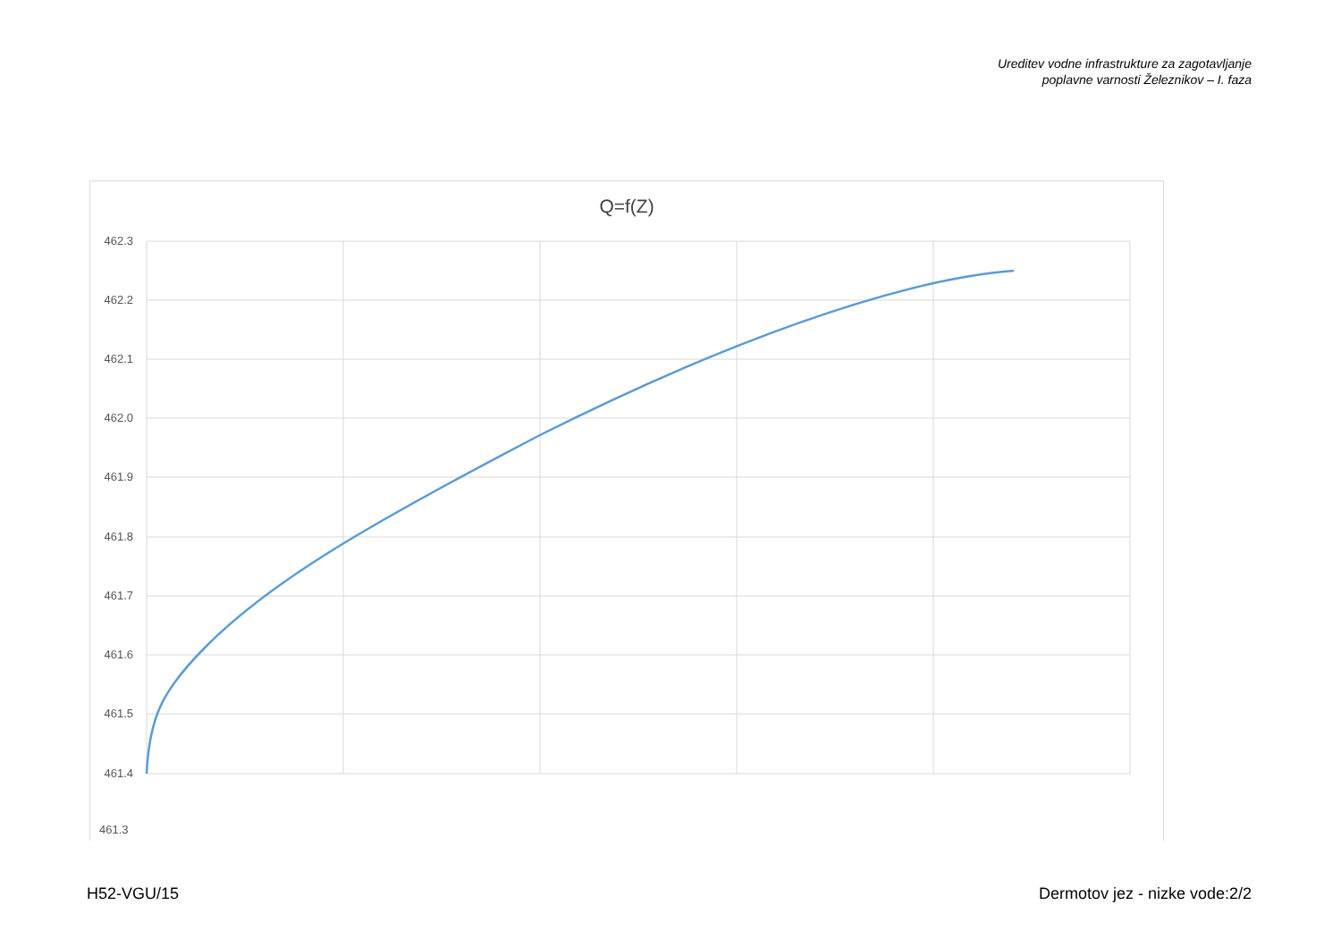Ureditev vodne infrastrukture za zagotavljanje
poplavne varnosti Železnikov – I. faza
Q=f(Z)
462.3
462.2
462.1
462.0
461.9
461.8
461.7
461.6
461.5
461.4
461.3
H52-VGU/15 Dermotov jez - nizke vode:2/2